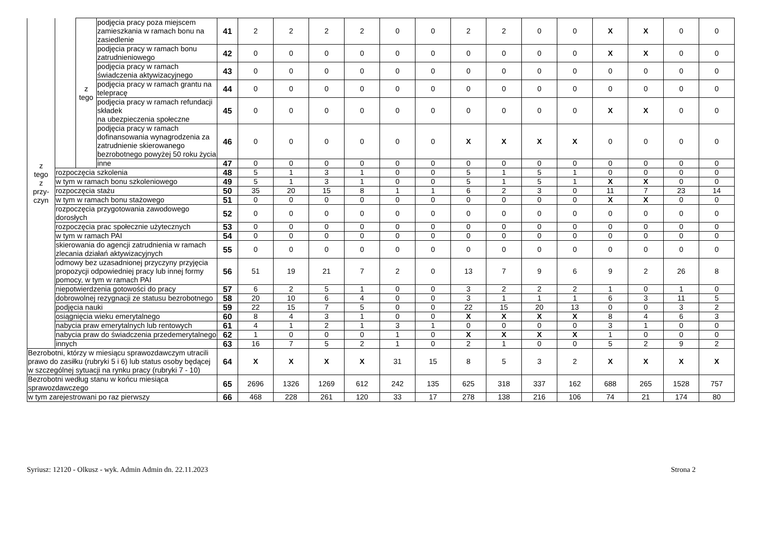| z tego z przy- czyn | | z tego | podjęcia pracy poza miejscem zamieszkania w ramach bonu na zasiedlenie | 41 | 2 | 2 | 2 | 2 | 0 | 0 | 2 | 2 | 0 | 0 | X | X | 0 | 0 |
| | | | podjęcia pracy w ramach bonu zatrudnieniowego | 42 | 0 | 0 | 0 | 0 | 0 | 0 | 0 | 0 | 0 | 0 | X | X | 0 | 0 |
| | | | podjęcia pracy w ramach świadczenia aktywizacyjnego | 43 | 0 | 0 | 0 | 0 | 0 | 0 | 0 | 0 | 0 | 0 | 0 | 0 | 0 | 0 |
| | | | podjęcia pracy w ramach grantu na telepracę | 44 | 0 | 0 | 0 | 0 | 0 | 0 | 0 | 0 | 0 | 0 | 0 | 0 | 0 | 0 |
| | | | podjęcia pracy w ramach refundacji składek na ubezpieczenia społeczne | 45 | 0 | 0 | 0 | 0 | 0 | 0 | 0 | 0 | 0 | 0 | X | X | 0 | 0 |
| | | | podjęcia pracy w ramach dofinansowania wynagrodzenia za zatrudnienie skierowanego bezrobotnego powyżej 50 roku życia | 46 | 0 | 0 | 0 | 0 | 0 | 0 | X | X | X | X | 0 | 0 | 0 | 0 |
| | | | inne | 47 | 0 | 0 | 0 | 0 | 0 | 0 | 0 | 0 | 0 | 0 | 0 | 0 | 0 | 0 |
| | rozpoczęcia szkolenia | | | 48 | 5 | 1 | 3 | 1 | 0 | 0 | 5 | 1 | 5 | 1 | 0 | 0 | 0 | 0 |
| | w tym w ramach bonu szkoleniowego | | | 49 | 5 | 1 | 3 | 1 | 0 | 0 | 5 | 1 | 5 | 1 | X | X | 0 | 0 |
| | rozpoczęcia stażu | | | 50 | 35 | 20 | 15 | 8 | 1 | 1 | 6 | 2 | 3 | 0 | 11 | 7 | 23 | 14 |
| | w tym w ramach bonu stażowego | | | 51 | 0 | 0 | 0 | 0 | 0 | 0 | 0 | 0 | 0 | 0 | X | X | 0 | 0 |
| | rozpoczęcia przygotowania zawodowego dorosłych | | | 52 | 0 | 0 | 0 | 0 | 0 | 0 | 0 | 0 | 0 | 0 | 0 | 0 | 0 | 0 |
| | rozpoczęcia prac społecznie użytecznych | | | 53 | 0 | 0 | 0 | 0 | 0 | 0 | 0 | 0 | 0 | 0 | 0 | 0 | 0 | 0 |
| | w tym w ramach PAI | | | 54 | 0 | 0 | 0 | 0 | 0 | 0 | 0 | 0 | 0 | 0 | 0 | 0 | 0 | 0 |
| | skierowania do agencji zatrudnienia w ramach zlecania działań aktywizacyjnych | | | 55 | 0 | 0 | 0 | 0 | 0 | 0 | 0 | 0 | 0 | 0 | 0 | 0 | 0 | 0 |
| | odmowy bez uzasadnionej przyczyny przyjęcia propozycji odpowiedniej pracy lub innej formy pomocy, w tym w ramach PAI | | | 56 | 51 | 19 | 21 | 7 | 2 | 0 | 13 | 7 | 9 | 6 | 9 | 2 | 26 | 8 |
| | niepotwierdzenia gotowości do pracy | | | 57 | 6 | 2 | 5 | 1 | 0 | 0 | 3 | 2 | 2 | 2 | 1 | 0 | 1 | 0 |
| | dobrowolnej rezygnacji ze statusu bezrobotnego | | | 58 | 20 | 10 | 6 | 4 | 0 | 0 | 3 | 1 | 1 | 1 | 6 | 3 | 11 | 5 |
| | podjęcia nauki | | | 59 | 22 | 15 | 7 | 5 | 0 | 0 | 22 | 15 | 20 | 13 | 0 | 0 | 3 | 2 |
| | osiągnięcia wieku emerytalnego | | | 60 | 8 | 4 | 3 | 1 | 0 | 0 | X | X | X | X | 8 | 4 | 6 | 3 |
| | nabycia praw emerytalnych lub rentowych | | | 61 | 4 | 1 | 2 | 1 | 3 | 1 | 0 | 0 | 0 | 0 | 3 | 1 | 0 | 0 |
| | nabycia praw do świadczenia przedemerytalnego | | | 62 | 1 | 0 | 0 | 0 | 1 | 0 | X | X | X | X | 1 | 0 | 0 | 0 |
| | innych | | | 63 | 16 | 7 | 5 | 2 | 1 | 0 | 2 | 1 | 0 | 0 | 5 | 2 | 9 | 2 |
| Bezrobotni, którzy w miesiącu sprawozdawczym utracili prawo do zasiłku (rubryki 5 i 6) lub status osoby będącej w szczególnej sytuacji na rynku pracy (rubryki 7 - 10) | | | | 64 | X | X | X | X | 31 | 15 | 8 | 5 | 3 | 2 | X | X | X | X |
| Bezrobotni według stanu w końcu miesiąca sprawozdawczego | | | | 65 | 2696 | 1326 | 1269 | 612 | 242 | 135 | 625 | 318 | 337 | 162 | 688 | 265 | 1528 | 757 |
| w tym zarejestrowani po raz pierwszy | | | | 66 | 468 | 228 | 261 | 120 | 33 | 17 | 278 | 138 | 216 | 106 | 74 | 21 | 174 | 80 |
Syriusz: 12120 - Olkusz - wyk. Admin Admin dn. 22.11.2023 Strona 2